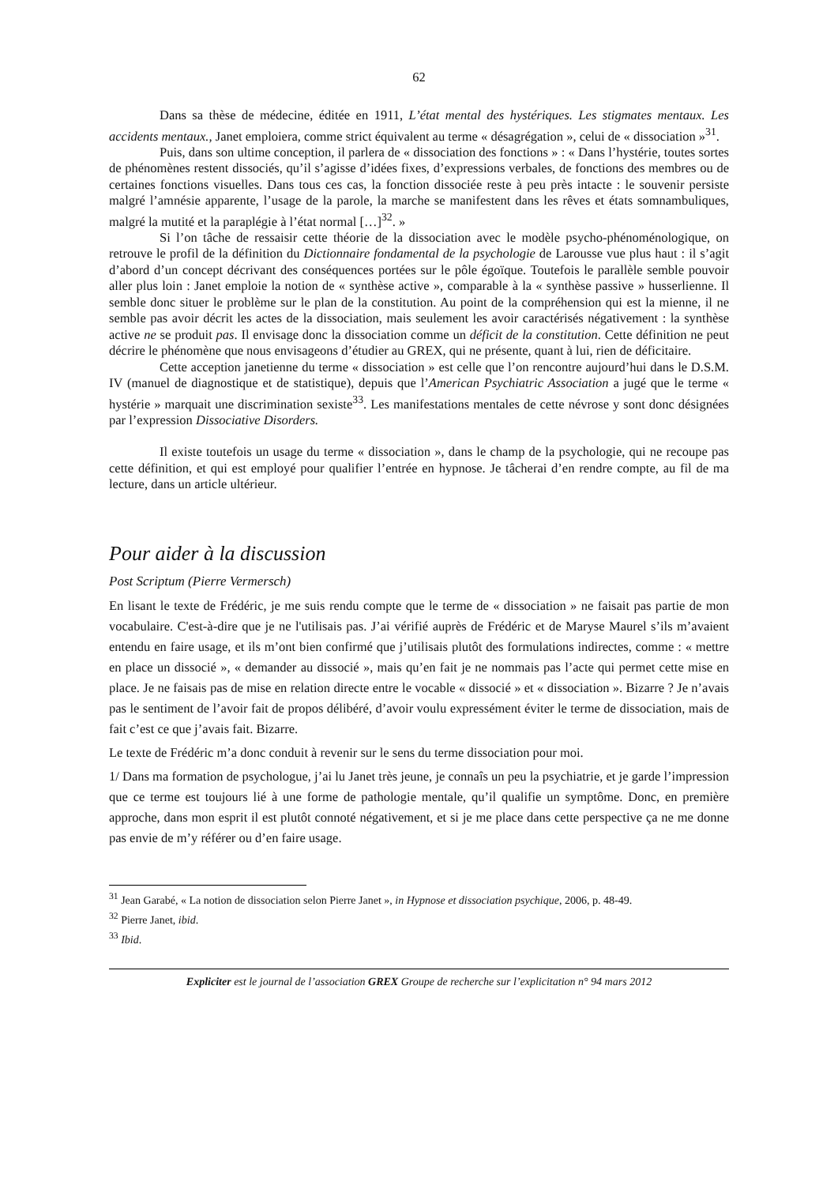62
Dans sa thèse de médecine, éditée en 1911, L’état mental des hystériques. Les stigmates mentaux. Les accidents mentaux., Janet emploiera, comme strict équivalent au terme « désagrégation », celui de « dissociation »<sup>31</sup>.
Puis, dans son ultime conception, il parlera de « dissociation des fonctions » : « Dans l’hystérie, toutes sortes de phénomènes restent dissociés, qu’il s’agisse d’idées fixes, d’expressions verbales, de fonctions des membres ou de certaines fonctions visuelles. Dans tous ces cas, la fonction dissociée reste à peu près intacte : le souvenir persiste malgré l’amnésie apparente, l’usage de la parole, la marche se manifestent dans les rêves et états somnambuliques, malgré la mutité et la paraplégie à l’état normal […]<sup>32</sup>. »
Si l’on tâche de ressaisir cette théorie de la dissociation avec le modèle psycho-phénoménologique, on retrouve le profil de la définition du Dictionnaire fondamental de la psychologie de Larousse vue plus haut : il s’agit d’abord d’un concept décrivant des conséquences portées sur le pôle égoïque. Toutefois le parallèle semble pouvoir aller plus loin : Janet emploie la notion de « synthèse active », comparable à la « synthèse passive » husserlienne. Il semble donc situer le problème sur le plan de la constitution. Au point de la compréhension qui est la mienne, il ne semble pas avoir décrit les actes de la dissociation, mais seulement les avoir caractérisés négativement : la synthèse active ne se produit pas. Il envisage donc la dissociation comme un déficit de la constitution. Cette définition ne peut décrire le phénomène que nous envisageons d’étudier au GREX, qui ne présente, quant à lui, rien de déficitaire.
Cette acception janetienne du terme « dissociation » est celle que l’on rencontre aujourd’hui dans le D.S.M. IV (manuel de diagnostique et de statistique), depuis que l’American Psychiatric Association a jugé que le terme « hystérie » marquait une discrimination sexiste<sup>33</sup>. Les manifestations mentales de cette névrose y sont donc désignées par l’expression Dissociative Disorders.
Il existe toutefois un usage du terme « dissociation », dans le champ de la psychologie, qui ne recoupe pas cette définition, et qui est employé pour qualifier l’entrée en hypnose. Je tâcherai d’en rendre compte, au fil de ma lecture, dans un article ultérieur.
Pour aider à la discussion
Post Scriptum (Pierre Vermersch)
En lisant le texte de Frédéric, je me suis rendu compte que le terme de « dissociation » ne faisait pas partie de mon vocabulaire. C'est-à-dire que je ne l'utilisais pas. J’ai vérifié auprès de Frédéric et de Maryse Maurel s’ils m’avaient entendu en faire usage, et ils m’ont bien confirmé que j’utilisais plutôt des formulations indirectes, comme : « mettre en place un dissocié », « demander au dissocié », mais qu’en fait je ne nommais pas l’acte qui permet cette mise en place. Je ne faisais pas de mise en relation directe entre le vocable « dissocié » et « dissociation ». Bizarre ? Je n’avais pas le sentiment de l’avoir fait de propos délibéré, d’avoir voulu expressément éviter le terme de dissociation, mais de fait c’est ce que j’avais fait. Bizarre.
Le texte de Frédéric m’a donc conduit à revenir sur le sens du terme dissociation pour moi.
1/ Dans ma formation de psychologue, j’ai lu Janet très jeune, je connaîs un peu la psychiatrie, et je garde l’impression que ce terme est toujours lié à une forme de pathologie mentale, qu’il qualifie un symptôme. Donc, en première approche, dans mon esprit il est plutôt connoté négativement, et si je me place dans cette perspective ça ne me donne pas envie de m’y référer ou d’en faire usage.
<sup>31</sup> Jean Garabé, « La notion de dissociation selon Pierre Janet », in Hypnose et dissociation psychique, 2006, p. 48-49.
<sup>32</sup> Pierre Janet, ibid.
<sup>33</sup> Ibid.
Expliciter est le journal de l’association GREX Groupe de recherche sur l’explicitation n° 94 mars 2012